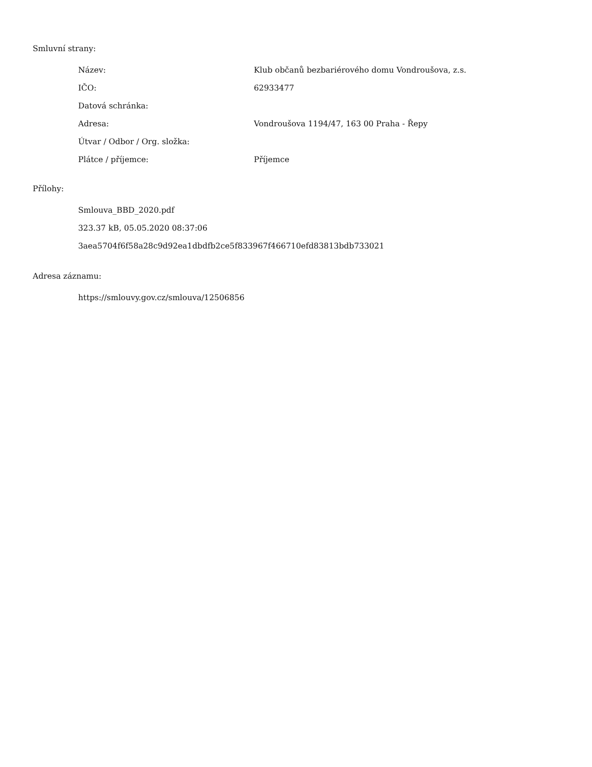Smluvní strany:
| Název: | Klub občanů bezbariérového domu Vondroušova, z.s. |
| IČO: | 62933477 |
| Datová schránka: | |
| Adresa: | Vondroušova 1194/47, 163 00 Praha - Řepy |
| Útvar / Odbor / Org. složka: | |
| Plátce / příjemce: | Příjemce |
Přílohy:
Smlouva_BBD_2020.pdf
323.37 kB, 05.05.2020 08:37:06
3aea5704f6f58a28c9d92ea1dbdfb2ce5f833967f466710efd83813bdb733021
Adresa záznamu:
https://smlouvy.gov.cz/smlouva/12506856